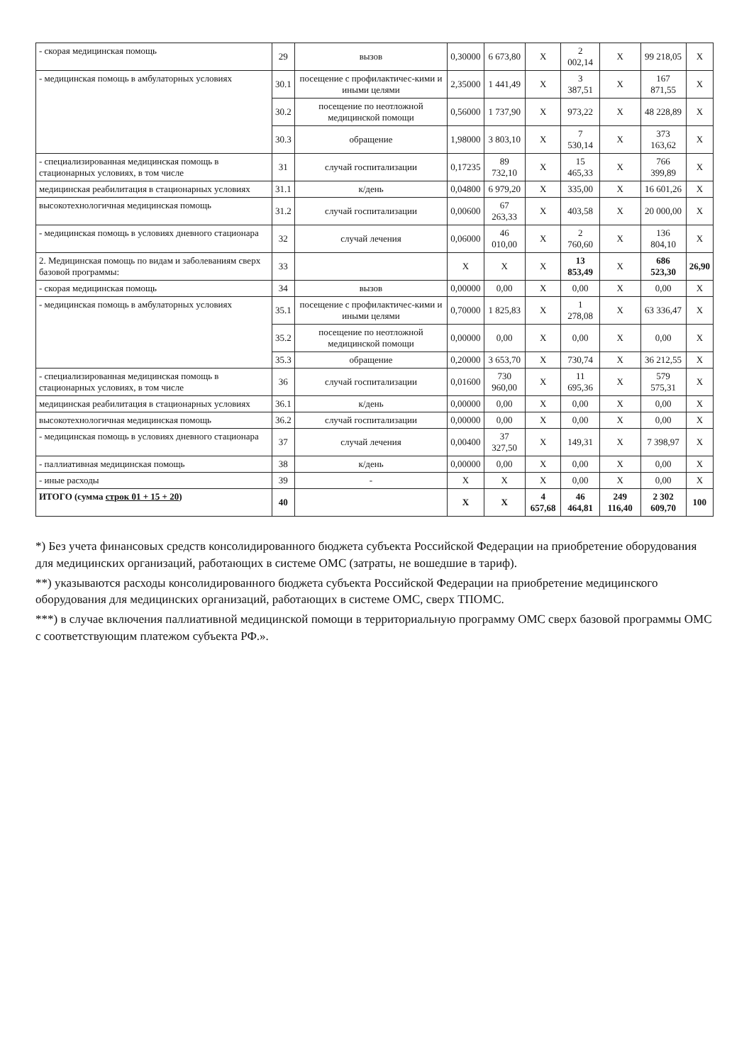| - скорая медицинская помощь | 29 | вызов | 0,30000 | 6 673,80 | X | 2 002,14 | X | 99 218,05 | X |
| - медицинская помощь в амбулаторных условиях | 30.1 | посещение с профилактичес-кими и иными целями | 2,35000 | 1 441,49 | X | 3 387,51 | X | 167 871,55 | X |
| | 30.2 | посещение по неотложной медицинской помощи | 0,56000 | 1 737,90 | X | 973,22 | X | 48 228,89 | X |
| | 30.3 | обращение | 1,98000 | 3 803,10 | X | 7 530,14 | X | 373 163,62 | X |
| - специализированная медицинская помощь в стационарных условиях, в том числе | 31 | случай госпитализации | 0,17235 | 89 732,10 | X | 15 465,33 | X | 766 399,89 | X |
| медицинская реабилитация в стационарных условиях | 31.1 | к/день | 0,04800 | 6 979,20 | X | 335,00 | X | 16 601,26 | X |
| высокотехнологичная медицинская помощь | 31.2 | случай госпитализации | 0,00600 | 67 263,33 | X | 403,58 | X | 20 000,00 | X |
| - медицинская помощь в условиях дневного стационара | 32 | случай лечения | 0,06000 | 46 010,00 | X | 2 760,60 | X | 136 804,10 | X |
| 2. Медицинская помощь по видам и заболеваниям сверх базовой программы: | 33 | | X | X | X | 13 853,49 | X | 686 523,30 | 26,90 |
| - скорая медицинская помощь | 34 | вызов | 0,00000 | 0,00 | X | 0,00 | X | 0,00 | X |
| - медицинская помощь в амбулаторных условиях | 35.1 | посещение с профилактичес-кими и иными целями | 0,70000 | 1 825,83 | X | 1 278,08 | X | 63 336,47 | X |
| | 35.2 | посещение по неотложной медицинской помощи | 0,00000 | 0,00 | X | 0,00 | X | 0,00 | X |
| | 35.3 | обращение | 0,20000 | 3 653,70 | X | 730,74 | X | 36 212,55 | X |
| - специализированная медицинская помощь в стационарных условиях, в том числе | 36 | случай госпитализации | 0,01600 | 730 960,00 | X | 11 695,36 | X | 579 575,31 | X |
| медицинская реабилитация в стационарных условиях | 36.1 | к/день | 0,00000 | 0,00 | X | 0,00 | X | 0,00 | X |
| высокотехнологичная медицинская помощь | 36.2 | случай госпитализации | 0,00000 | 0,00 | X | 0,00 | X | 0,00 | X |
| - медицинская помощь в условиях дневного стационара | 37 | случай лечения | 0,00400 | 37 327,50 | X | 149,31 | X | 7 398,97 | X |
| - паллиативная медицинская помощь | 38 | к/день | 0,00000 | 0,00 | X | 0,00 | X | 0,00 | X |
| - иные расходы | 39 | - | X | X | X | 0,00 | X | 0,00 | X |
| ИТОГО (сумма строк 01 + 15 + 20 ) | 40 | | X | X | 4 657,68 | 46 464,81 | 249 116,40 | 2 302 609,70 | 100 |
*) Без учета финансовых средств консолидированного бюджета субъекта Российской Федерации на приобретение оборудования для медицинских организаций, работающих в системе ОМС (затраты, не вошедшие в тариф).
**) указываются расходы консолидированного бюджета субъекта Российской Федерации на приобретение медицинского оборудования для медицинских организаций, работающих в системе ОМС, сверх ТПОМС.
***) в случае включения паллиативной медицинской помощи в территориальную программу ОМС сверх базовой программы ОМС с соответствующим платежом субъекта РФ.».